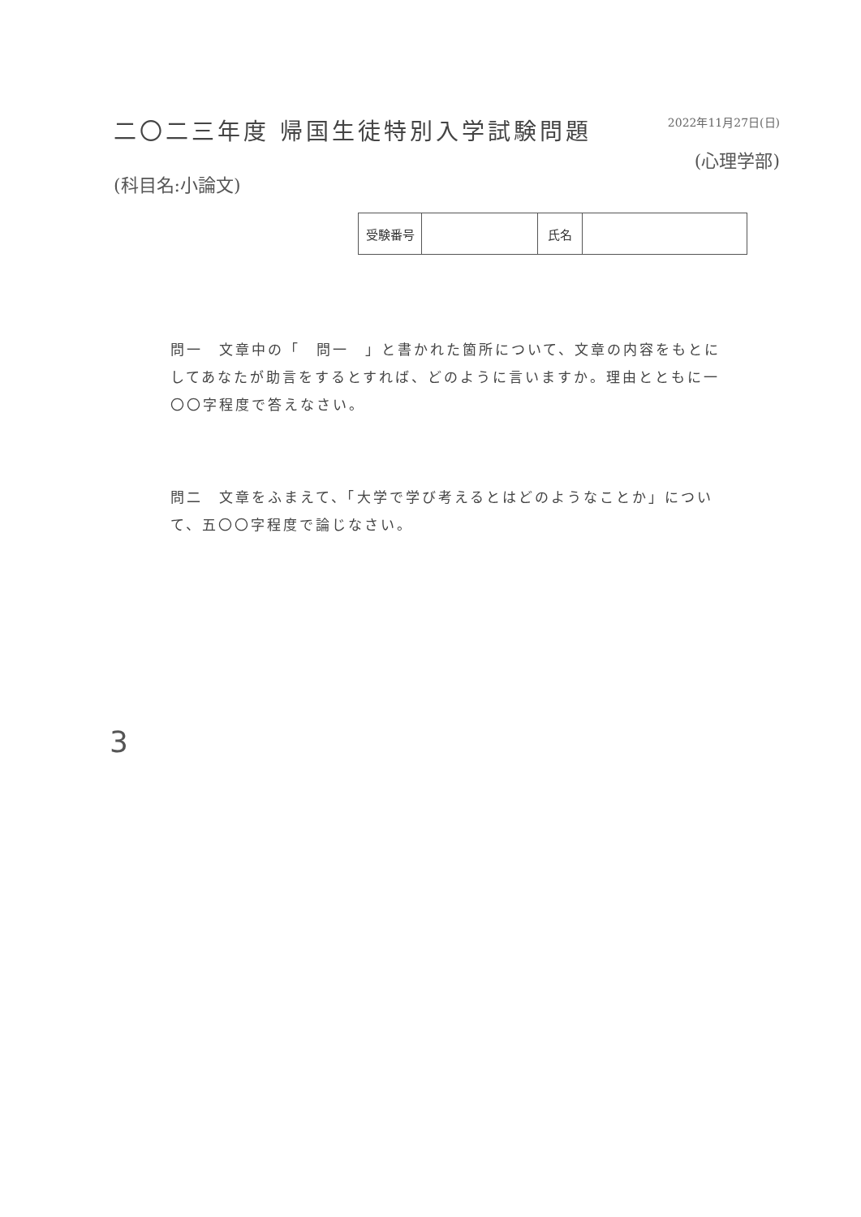二〇二三年度 帰国生徒特別入学試験問題
(科目名:小論文)
2022年11月27日(日)
(心理学部)
| 受験番号 | | 氏名 | |
問一　文章中の「　問一　」と書かれた箇所について、文章の内容をもとにしてあなたが助言をするとすれば、どのように言いますか。理由とともに一〇〇字程度で答えなさい。
問二　文章をふまえて、「大学で学び考えるとはどのようなことか」について、五〇〇字程度で論じなさい。
3